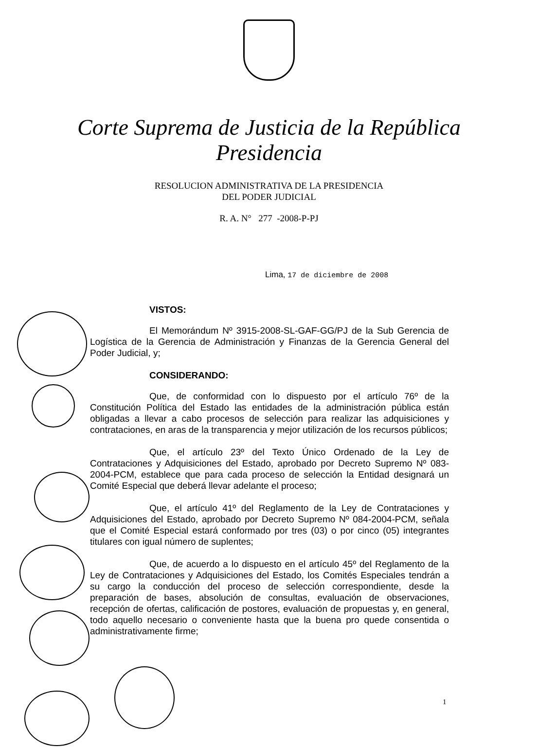Corte Suprema de Justicia de la República
Presidencia
RESOLUCION ADMINISTRATIVA DE LA PRESIDENCIA
DEL PODER JUDICIAL
R. A. N° 277 -2008-P-PJ
Lima, 17 de diciembre de 2008
VISTOS:
El Memorándum Nº 3915-2008-SL-GAF-GG/PJ de la Sub Gerencia de Logística de la Gerencia de Administración y Finanzas de la Gerencia General del Poder Judicial, y;
CONSIDERANDO:
Que, de conformidad con lo dispuesto por el artículo 76º de la Constitución Política del Estado las entidades de la administración pública están obligadas a llevar a cabo procesos de selección para realizar las adquisiciones y contrataciones, en aras de la transparencia y mejor utilización de los recursos públicos;
Que, el artículo 23º del Texto Único Ordenado de la Ley de Contrataciones y Adquisiciones del Estado, aprobado por Decreto Supremo Nº 083-2004-PCM, establece que para cada proceso de selección la Entidad designará un Comité Especial que deberá llevar adelante el proceso;
Que, el artículo 41º del Reglamento de la Ley de Contrataciones y Adquisiciones del Estado, aprobado por Decreto Supremo Nº 084-2004-PCM, señala que el Comité Especial estará conformado por tres (03) o por cinco (05) integrantes titulares con igual número de suplentes;
Que, de acuerdo a lo dispuesto en el artículo 45º del Reglamento de la Ley de Contrataciones y Adquisiciones del Estado, los Comités Especiales tendrán a su cargo la conducción del proceso de selección correspondiente, desde la preparación de bases, absolución de consultas, evaluación de observaciones, recepción de ofertas, calificación de postores, evaluación de propuestas y, en general, todo aquello necesario o conveniente hasta que la buena pro quede consentida o administrativamente firme;
1